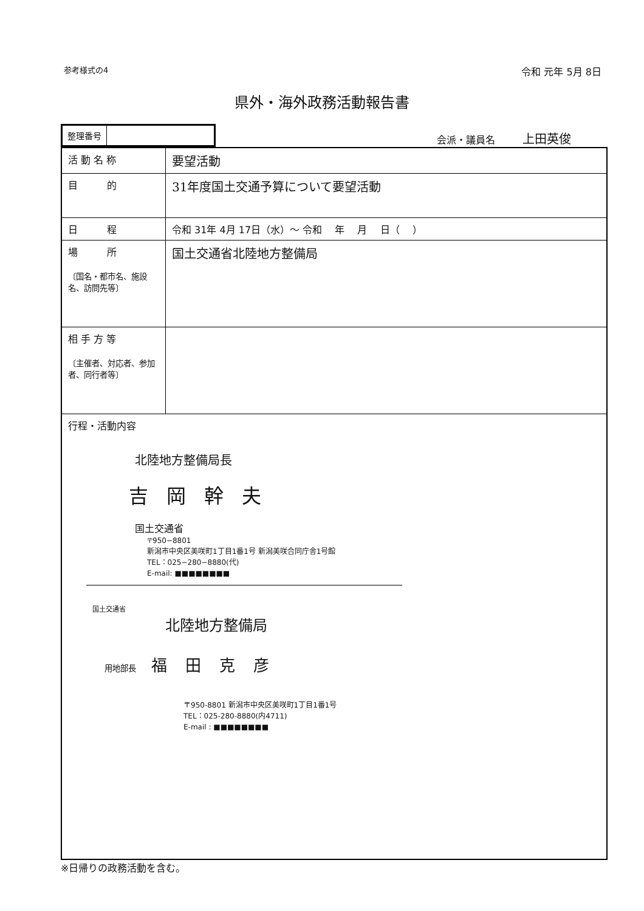参考様式の4 令和 元年 5月 8日
県外・海外政務活動報告書
| 整理番号 | |
会派・議員名 上田英俊
| 活 動 名 称 | 要望活動 |
| 目 的 | 31年度国土交通予算について要望活動 |
| 日 程 | 令和 31年 4月 17日（水）～ 令和 年 月 日（ ） |
| 場 所 〔国名・都市名、施設名、訪問先等〕 | 国土交通省北陸地方整備局 |
| 相 手 方 等 〔主催者、対応者、参加者、同行者等〕 | |
| 行程・活動内容 北陸地方整備局長 吉岡幹夫 国土交通省 〒950−8801 新潟市中央区美咲町1丁目1番1号 新潟美咲合同庁舎1号館 TEL：025−280−8880(代) E-mail: ■■■■■■■■ 国土交通省 北陸地方整備局 用地部長 福田克彦 〒950-8801 新潟市中央区美咲町1丁目1番1号 TEL：025-280-8880(内4711) E-mail : ■■■■■■■■ | |
※日帰りの政務活動を含む。